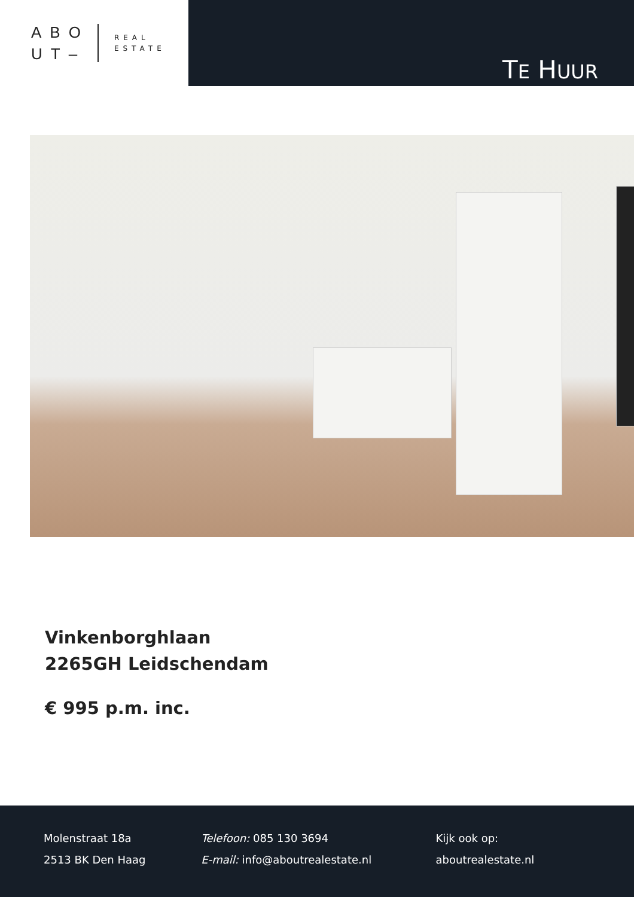ABO
UT–
REAL
ESTATE
TE HUUR
Vinkenborghlaan
2265GH Leidschendam
€ 995 p.m. inc.
Molenstraat 18a
2513 BK Den Haag
Telefoon: 085 130 3694
E-mail: info@aboutrealestate.nl
Kijk ook op:
aboutrealestate.nl